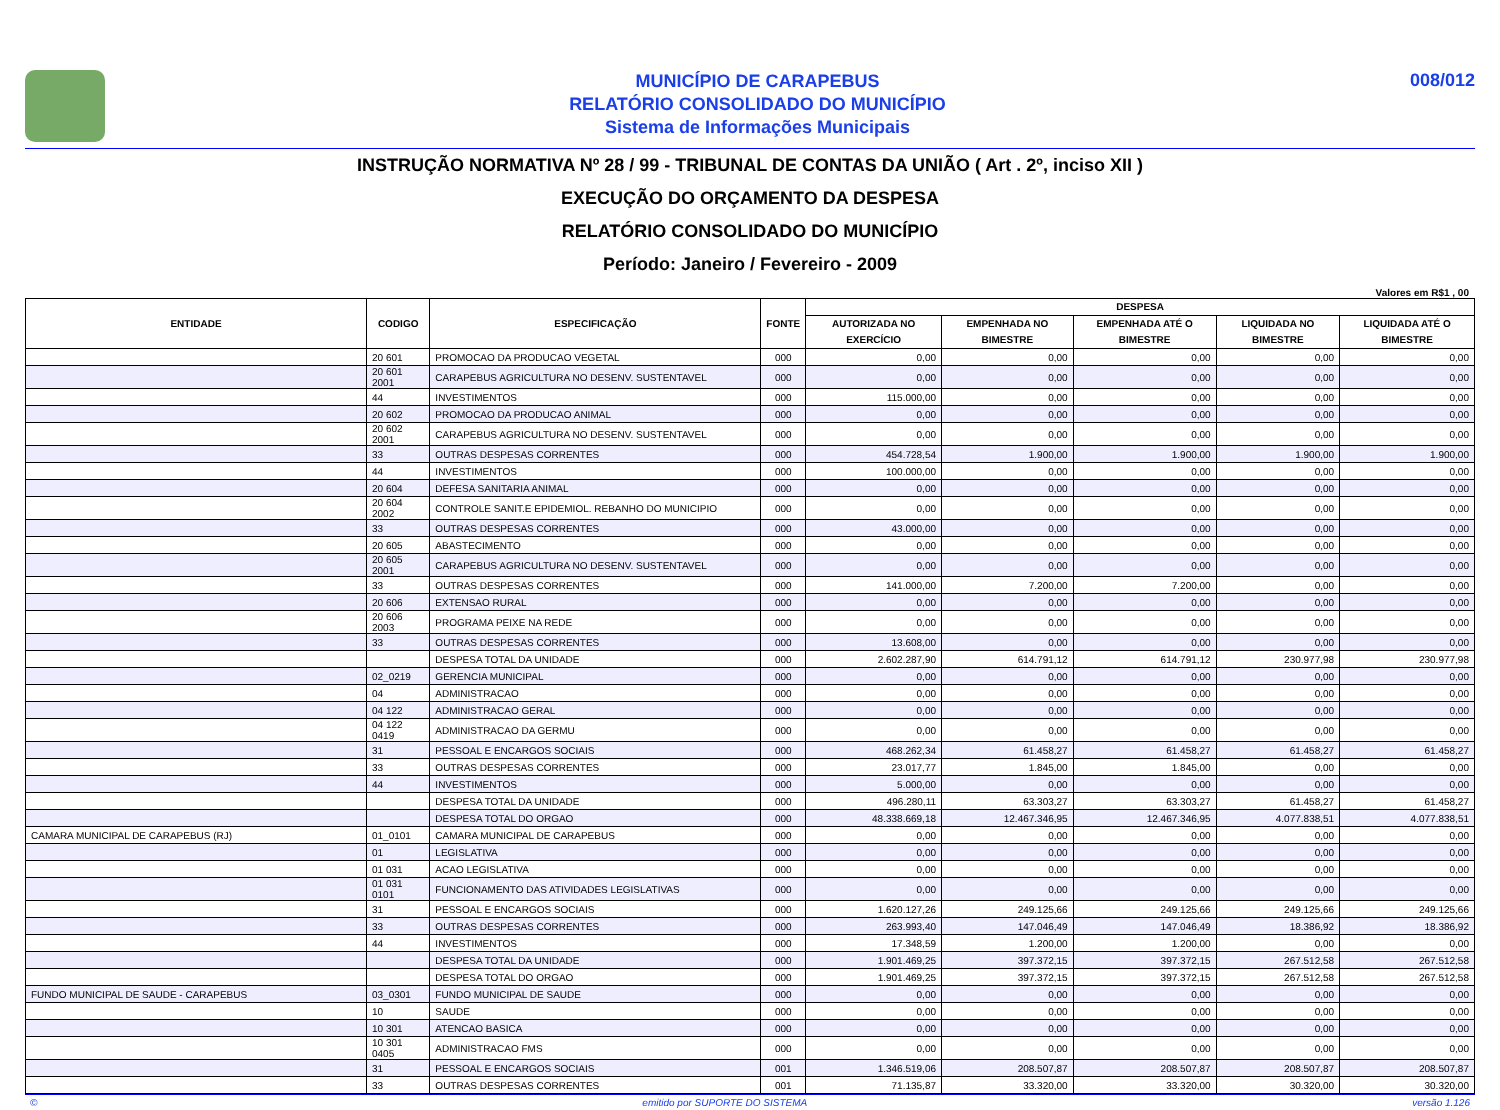MUNICÍPIO DE CARAPEBUS
RELATÓRIO CONSOLIDADO DO MUNICÍPIO
Sistema de Informações Municipais
008/012
INSTRUÇÃO NORMATIVA Nº 28 / 99 - TRIBUNAL DE CONTAS DA UNIÃO ( Art . 2º, inciso XII )
EXECUÇÃO DO ORÇAMENTO DA DESPESA
RELATÓRIO CONSOLIDADO DO MUNICÍPIO
Período: Janeiro / Fevereiro - 2009
Valores em R$1 , 00
| ENTIDADE | CODIGO | ESPECIFICAÇÃO | FONTE | DESPESA | | | | |
| --- | --- | --- | --- | --- | --- | --- | --- | --- |
| | | | | AUTORIZADA NO EXERCÍCIO | EMPENHADA NO BIMESTRE | EMPENHADA ATÉ O BIMESTRE | LIQUIDADA NO BIMESTRE | LIQUIDADA ATÉ O BIMESTRE |
| | 20 601 | PROMOCAO DA PRODUCAO VEGETAL | 000 | 0,00 | 0,00 | 0,00 | 0,00 | 0,00 |
| | 20 601 2001 | CARAPEBUS AGRICULTURA NO DESENV. SUSTENTAVEL | 000 | 0,00 | 0,00 | 0,00 | 0,00 | 0,00 |
| | 44 | INVESTIMENTOS | 000 | 115.000,00 | 0,00 | 0,00 | 0,00 | 0,00 |
| | 20 602 | PROMOCAO DA PRODUCAO ANIMAL | 000 | 0,00 | 0,00 | 0,00 | 0,00 | 0,00 |
| | 20 602 2001 | CARAPEBUS AGRICULTURA NO DESENV. SUSTENTAVEL | 000 | 0,00 | 0,00 | 0,00 | 0,00 | 0,00 |
| | 33 | OUTRAS DESPESAS CORRENTES | 000 | 454.728,54 | 1.900,00 | 1.900,00 | 1.900,00 | 1.900,00 |
| | 44 | INVESTIMENTOS | 000 | 100.000,00 | 0,00 | 0,00 | 0,00 | 0,00 |
| | 20 604 | DEFESA SANITARIA ANIMAL | 000 | 0,00 | 0,00 | 0,00 | 0,00 | 0,00 |
| | 20 604 2002 | CONTROLE SANIT.E EPIDEMIOL. REBANHO DO MUNICIPIO | 000 | 0,00 | 0,00 | 0,00 | 0,00 | 0,00 |
| | 33 | OUTRAS DESPESAS CORRENTES | 000 | 43.000,00 | 0,00 | 0,00 | 0,00 | 0,00 |
| | 20 605 | ABASTECIMENTO | 000 | 0,00 | 0,00 | 0,00 | 0,00 | 0,00 |
| | 20 605 2001 | CARAPEBUS AGRICULTURA NO DESENV. SUSTENTAVEL | 000 | 0,00 | 0,00 | 0,00 | 0,00 | 0,00 |
| | 33 | OUTRAS DESPESAS CORRENTES | 000 | 141.000,00 | 7.200,00 | 7.200,00 | 0,00 | 0,00 |
| | 20 606 | EXTENSAO RURAL | 000 | 0,00 | 0,00 | 0,00 | 0,00 | 0,00 |
| | 20 606 2003 | PROGRAMA PEIXE NA REDE | 000 | 0,00 | 0,00 | 0,00 | 0,00 | 0,00 |
| | 33 | OUTRAS DESPESAS CORRENTES | 000 | 13.608,00 | 0,00 | 0,00 | 0,00 | 0,00 |
| | | DESPESA TOTAL DA UNIDADE | 000 | 2.602.287,90 | 614.791,12 | 614.791,12 | 230.977,98 | 230.977,98 |
| | 02_0219 | GERENCIA MUNICIPAL | 000 | 0,00 | 0,00 | 0,00 | 0,00 | 0,00 |
| | 04 | ADMINISTRACAO | 000 | 0,00 | 0,00 | 0,00 | 0,00 | 0,00 |
| | 04 122 | ADMINISTRACAO GERAL | 000 | 0,00 | 0,00 | 0,00 | 0,00 | 0,00 |
| | 04 122 0419 | ADMINISTRACAO DA GERMU | 000 | 0,00 | 0,00 | 0,00 | 0,00 | 0,00 |
| | 31 | PESSOAL E ENCARGOS SOCIAIS | 000 | 468.262,34 | 61.458,27 | 61.458,27 | 61.458,27 | 61.458,27 |
| | 33 | OUTRAS DESPESAS CORRENTES | 000 | 23.017,77 | 1.845,00 | 1.845,00 | 0,00 | 0,00 |
| | 44 | INVESTIMENTOS | 000 | 5.000,00 | 0,00 | 0,00 | 0,00 | 0,00 |
| | | DESPESA TOTAL DA UNIDADE | 000 | 496.280,11 | 63.303,27 | 63.303,27 | 61.458,27 | 61.458,27 |
| | | DESPESA TOTAL DO ORGAO | 000 | 48.338.669,18 | 12.467.346,95 | 12.467.346,95 | 4.077.838,51 | 4.077.838,51 |
| CAMARA MUNICIPAL DE CARAPEBUS (RJ) | 01_0101 | CAMARA MUNICIPAL DE CARAPEBUS | 000 | 0,00 | 0,00 | 0,00 | 0,00 | 0,00 |
| | 01 | LEGISLATIVA | 000 | 0,00 | 0,00 | 0,00 | 0,00 | 0,00 |
| | 01 031 | ACAO LEGISLATIVA | 000 | 0,00 | 0,00 | 0,00 | 0,00 | 0,00 |
| | 01 031 0101 | FUNCIONAMENTO DAS ATIVIDADES LEGISLATIVAS | 000 | 0,00 | 0,00 | 0,00 | 0,00 | 0,00 |
| | 31 | PESSOAL E ENCARGOS SOCIAIS | 000 | 1.620.127,26 | 249.125,66 | 249.125,66 | 249.125,66 | 249.125,66 |
| | 33 | OUTRAS DESPESAS CORRENTES | 000 | 263.993,40 | 147.046,49 | 147.046,49 | 18.386,92 | 18.386,92 |
| | 44 | INVESTIMENTOS | 000 | 17.348,59 | 1.200,00 | 1.200,00 | 0,00 | 0,00 |
| | | DESPESA TOTAL DA UNIDADE | 000 | 1.901.469,25 | 397.372,15 | 397.372,15 | 267.512,58 | 267.512,58 |
| | | DESPESA TOTAL DO ORGAO | 000 | 1.901.469,25 | 397.372,15 | 397.372,15 | 267.512,58 | 267.512,58 |
| FUNDO MUNICIPAL DE SAUDE - CARAPEBUS | 03_0301 | FUNDO MUNICIPAL DE SAUDE | 000 | 0,00 | 0,00 | 0,00 | 0,00 | 0,00 |
| | 10 | SAUDE | 000 | 0,00 | 0,00 | 0,00 | 0,00 | 0,00 |
| | 10 301 | ATENCAO BASICA | 000 | 0,00 | 0,00 | 0,00 | 0,00 | 0,00 |
| | 10 301 0405 | ADMINISTRACAO FMS | 000 | 0,00 | 0,00 | 0,00 | 0,00 | 0,00 |
| | 31 | PESSOAL E ENCARGOS SOCIAIS | 001 | 1.346.519,06 | 208.507,87 | 208.507,87 | 208.507,87 | 208.507,87 |
| | 33 | OUTRAS DESPESAS CORRENTES | 001 | 71.135,87 | 33.320,00 | 33.320,00 | 30.320,00 | 30.320,00 |
© emitido por SUPORTE DO SISTEMA versão 1.126